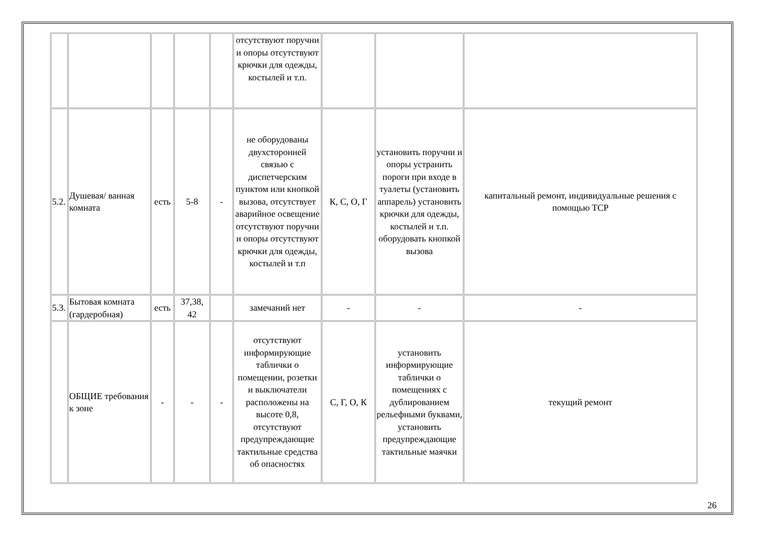| | | | | | отсутствуют поручни и опоры отсутствуют крючки для одежды, костылей и т.п. | | | |
| 5.2. | Душевая/ ванная комната | есть | 5-8 | - | не оборудованы двухсторонней связью с диспетчерским пунктом или кнопкой вызова, отсутствует аварийное освещение отсутствуют поручни и опоры отсутствуют крючки для одежды, костылей и т.п | К, С, О, Г | установить поручни и опоры устранить пороги при входе в туалеты (установить аппарель) установить крючки для одежды, костылей и т.п. оборудовать кнопкой вызова | капитальный ремонт, индивидуальные решения с помощью ТСР |
| 5.3. | Бытовая комната (гардеробная) | есть | 37,38, 42 | | замечаний нет | - | - | - |
| | ОБЩИЕ требования к зоне | - | - | - | отсутствуют информирующие таблички о помещении, розетки и выключатели расположены на высоте 0,8, отсутствуют предупреждающие тактильные средства об опасностях | С, Г, О, К | установить информирующие таблички о помещениях с дублированием рельефными буквами, установить предупреждающие тактильные маячки | текущий ремонт |
26